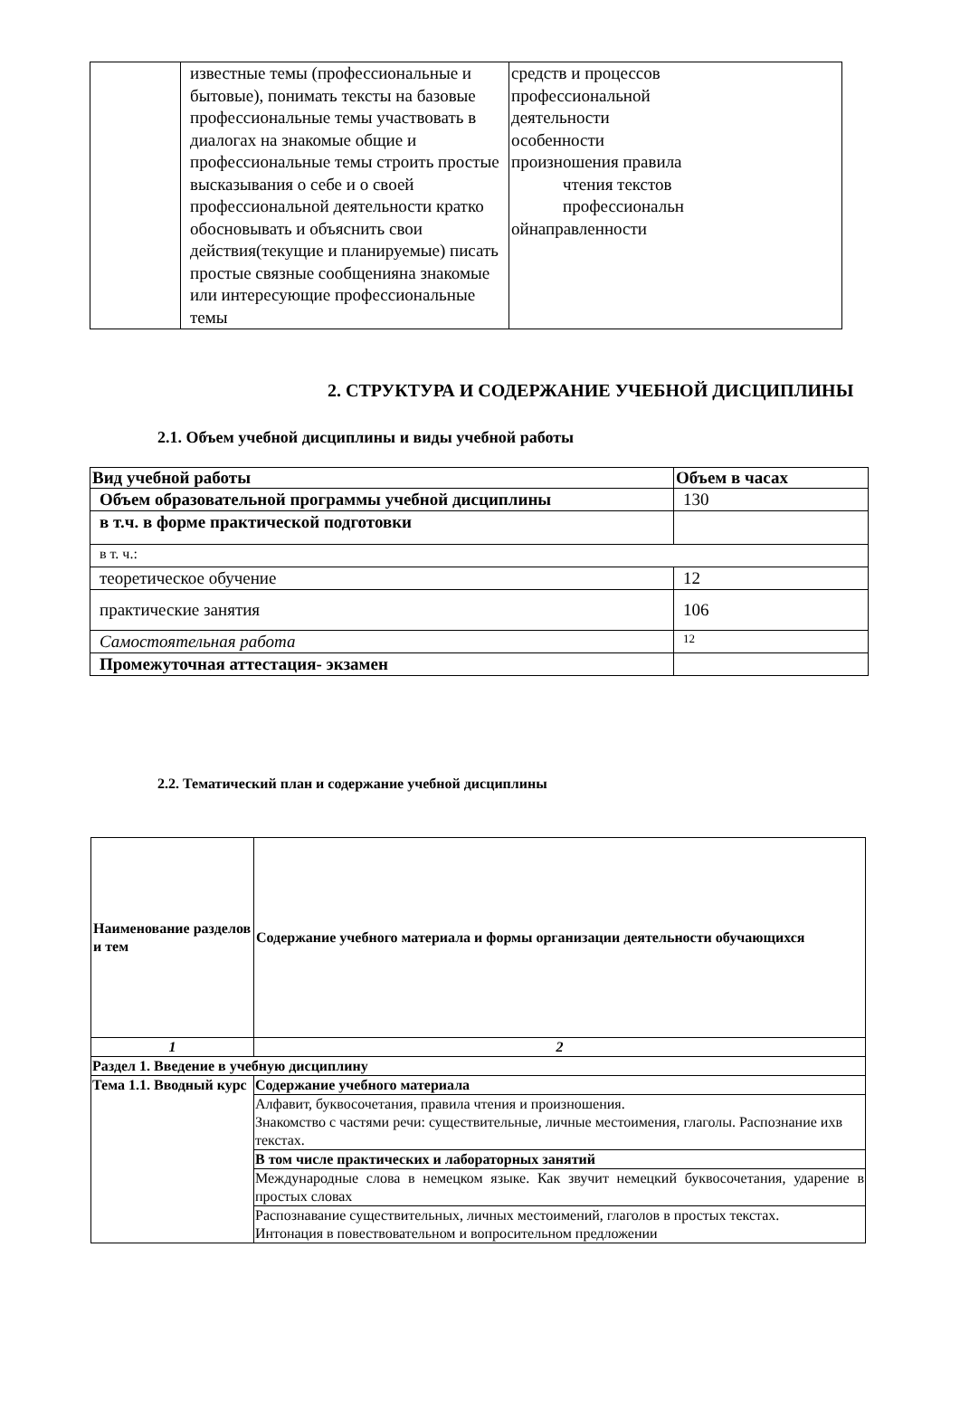| | известные темы (профессиональные и бытовые), понимать тексты на базовые профессиональные темы участвовать в диалогах на знакомые общие и профессиональные темы строить простые высказывания о себе и о своей профессиональной деятельности кратко обосновывать и объяснить свои действия(текущие и планируемые) писать простые связные сообщенияна знакомые или интересующие профессиональные темы | средств и процессов профессиональной деятельности особенности произношения правила чтения текстов профессиональн ойнаправленности |
2. СТРУКТУРА И СОДЕРЖАНИЕ УЧЕБНОЙ ДИСЦИПЛИНЫ
2.1. Объем учебной дисциплины и виды учебной работы
| Вид учебной работы | Объем в часах |
| --- | --- |
| Объем образовательной программы учебной дисциплины | 130 |
| в т.ч. в форме практической подготовки | |
| в т. ч.: | |
| теоретическое обучение | 12 |
| практические занятия | 106 |
| Самостоятельная работа | 12 |
| Промежуточная аттестация- экзамен | |
2.2. Тематический план и содержание учебной дисциплины
| Наименование разделов и тем | Содержание учебного материала и формы организации деятельности обучающихся |
| --- | --- |
| 1 | 2 |
| Раздел 1. Введение в учебную дисциплину | |
| Тема 1.1. Вводный курс | Содержание учебного материала |
| | Алфавит, буквосочетания, правила чтения и произношения. Знакомство с частями речи: существительные, личные местоимения, глаголы. Распознание ихв текстах. |
| | В том числе практических и лабораторных занятий |
| | Международные слова в немецком языке. Как звучит немецкий буквосочетания, ударение в простых словах |
| | Распознавание существительных, личных местоимений, глаголов в простых текстах. Интонация в повествовательном и вопросительном предложении |